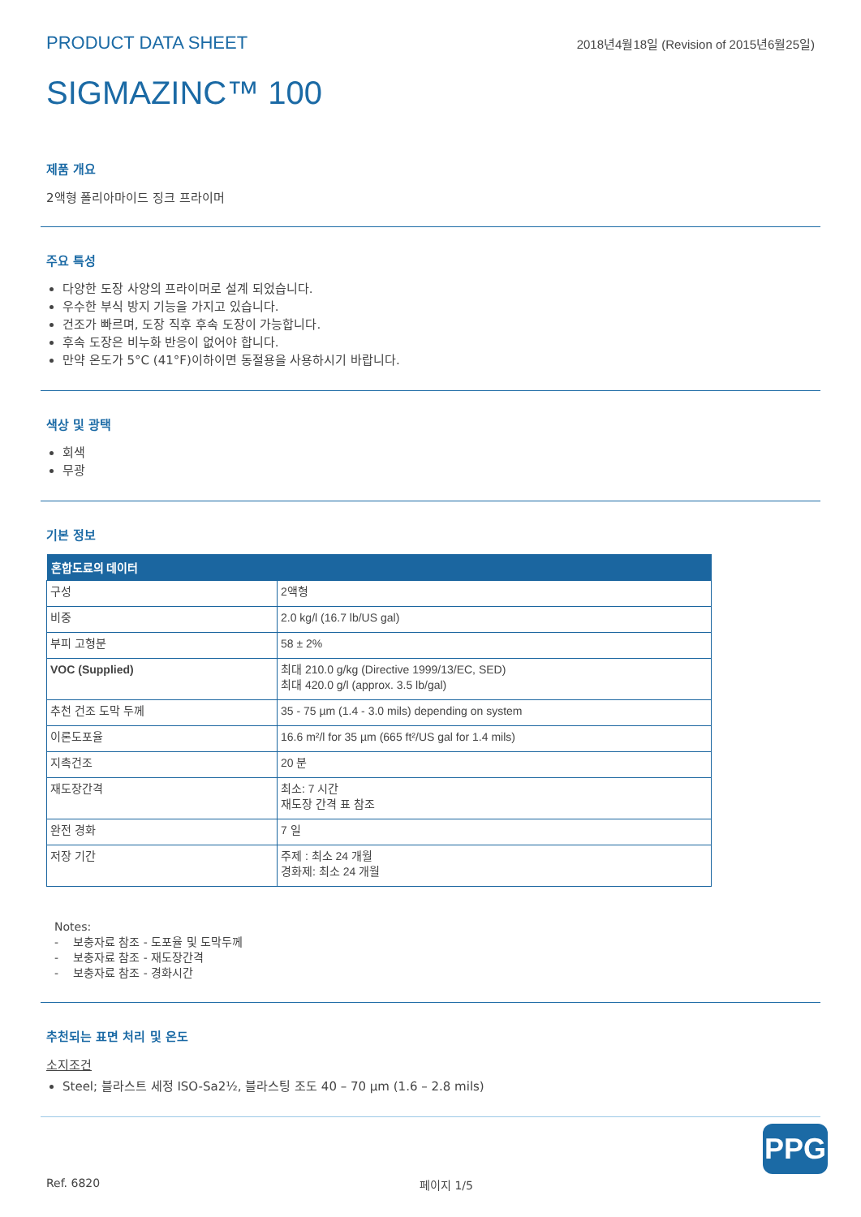PRODUCT DATA SHEET 2018년4월18일 (Revision of 2015년6월25일)
SIGMAZINC™ 100
제품 개요
2액형 폴리아마이드 징크 프라이머
주요 특성
다양한 도장 사양의 프라이머로 설계 되었습니다.
우수한 부식 방지 기능을 가지고 있습니다.
건조가 빠르며, 도장 직후 후속 도장이 가능합니다.
후속 도장은 비누화 반응이 없어야 합니다.
만약 온도가 5°C (41°F)이하이면 동절용을 사용하시기 바랍니다.
색상 및 광택
회색
무광
기본 정보
| 혼합도료의 데이터 | |
| --- | --- |
| 구성 | 2액형 |
| 비중 | 2.0 kg/l (16.7 lb/US gal) |
| 부피 고형분 | 58 ± 2% |
| VOC (Supplied) | 최대 210.0 g/kg (Directive 1999/13/EC, SED) 최대 420.0 g/l (approx. 3.5 lb/gal) |
| 추천 건조 도막 두께 | 35 - 75 µm (1.4 - 3.0 mils) depending on system |
| 이론도포율 | 16.6 m²/l for 35 µm (665 ft²/US gal for 1.4 mils) |
| 지촉건조 | 20 분 |
| 재도장간격 | 최소: 7 시간 재도장 간격 표 참조 |
| 완전 경화 | 7 일 |
| 저장 기간 | 주제 : 최소 24 개월 경화제: 최소 24 개월 |
Notes:
- 보충자료 참조 - 도포율 및 도막두께
- 보충자료 참조 - 재도장간격
- 보충자료 참조 - 경화시간
추천되는 표면 처리 및 온도
소지조건
Steel; 블라스트 세정 ISO-Sa2½, 블라스팅 조도 40 – 70 µm (1.6 – 2.8 mils)
PPG
Ref. 6820 페이지 1/5